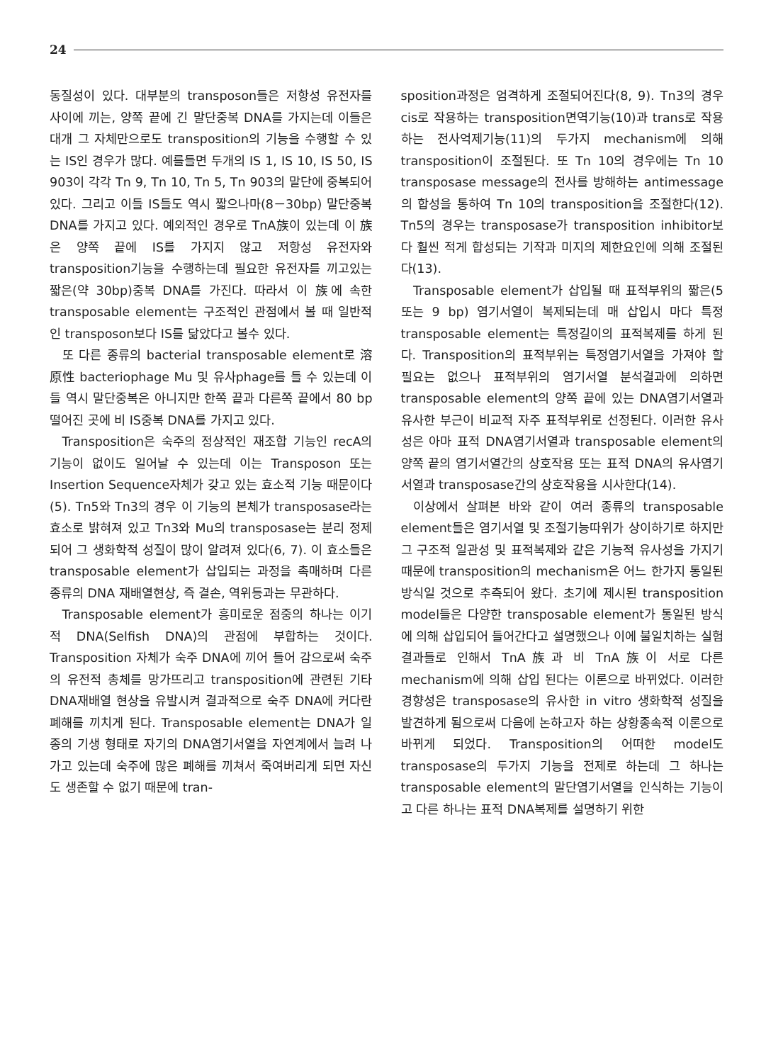24
동질성이 있다. 대부분의 transposon들은 저항성 유전자를 사이에 끼는, 양쪽 끝에 긴 말단중복 DNA를 가지는데 이들은 대개 그 자체만으로도 transposition의 기능을 수행할 수 있는 IS인 경우가 많다. 예를들면 두개의 IS 1, IS 10, IS 50, IS 903이 각각 Tn 9, Tn 10, Tn 5, Tn 903의 말단에 중복되어 있다. 그리고 이들 IS들도 역시 짧으나마(8－30bp) 말단중복DNA를 가지고 있다. 예외적인 경우로 TnA族이 있는데 이 族은 양쪽 끝에 IS를 가지지 않고 저항성 유전자와 transposition기능을 수행하는데 필요한 유전자를 끼고있는 짧은(약 30bp)중복 DNA를 가진다. 따라서 이 族에 속한 transposable element는 구조적인 관점에서 볼 때 일반적인 transposon보다 IS를 닮았다고 볼수 있다.
또 다른 종류의 bacterial transposable element로 溶原性 bacteriophage Mu 및 유사phage를 들 수 있는데 이들 역시 말단중복은 아니지만 한쪽 끝과 다른쪽 끝에서 80 bp 떨어진 곳에 비 IS중복 DNA를 가지고 있다.
Transposition은 숙주의 정상적인 재조합 기능인 recA의 기능이 없이도 일어날 수 있는데 이는 Transposon 또는 Insertion Sequence자체가 갖고 있는 효소적 기능 때문이다(5). Tn5와 Tn3의 경우 이 기능의 본체가 transposase라는 효소로 밝혀져 있고 Tn3와 Mu의 transposase는 분리 정제되어 그 생화학적 성질이 많이 알려져 있다(6, 7). 이 효소들은 transposable element가 삽입되는 과정을 촉매하며 다른 종류의 DNA 재배열현상, 즉 결손, 역위등과는 무관하다.
Transposable element가 흥미로운 점중의 하나는 이기적 DNA(Selfish DNA)의 관점에 부합하는 것이다. Transposition 자체가 숙주 DNA에 끼어 들어 감으로써 숙주의 유전적 총체를 망가뜨리고 transposition에 관련된 기타 DNA재배열 현상을 유발시켜 결과적으로 숙주 DNA에 커다란 폐해를 끼치게 된다. Transposable element는 DNA가 일종의 기생 형태로 자기의 DNA염기서열을 자연계에서 늘려 나가고 있는데 숙주에 많은 폐해를 끼쳐서 죽여버리게 되면 자신도 생존할 수 없기 때문에 tran-
sposition과정은 엄격하게 조절되어진다(8, 9). Tn3의 경우 cis로 작용하는 transposition면역기능(10)과 trans로 작용하는 전사억제기능(11)의 두가지 mechanism에 의해 transposition이 조절된다. 또 Tn 10의 경우에는 Tn 10 transposase message의 전사를 방해하는 antimessage의 합성을 통하여 Tn 10의 transposition을 조절한다(12). Tn5의 경우는 transposase가 transposition inhibitor보다 훨씬 적게 합성되는 기작과 미지의 제한요인에 의해 조절된다(13).
Transposable element가 삽입될 때 표적부위의 짧은(5 또는 9 bp) 염기서열이 복제되는데 매 삽입시 마다 특정 transposable element는 특정길이의 표적복제를 하게 된다. Transposition의 표적부위는 특정염기서열을 가져야 할 필요는 없으나 표적부위의 염기서열 분석결과에 의하면 transposable element의 양쪽 끝에 있는 DNA염기서열과 유사한 부근이 비교적 자주 표적부위로 선정된다. 이러한 유사성은 아마 표적 DNA염기서열과 transposable element의 양쪽 끝의 염기서열간의 상호작용 또는 표적 DNA의 유사염기서열과 transposase간의 상호작용을 시사한다(14).
이상에서 살펴본 바와 같이 여러 종류의 transposable element들은 염기서열 및 조절기능따위가 상이하기로 하지만 그 구조적 일관성 및 표적복제와 같은 기능적 유사성을 가지기 때문에 transposition의 mechanism은 어느 한가지 통일된 방식일 것으로 추측되어 왔다. 초기에 제시된 transposition model들은 다양한 transposable element가 통일된 방식에 의해 삽입되어 들어간다고 설명했으나 이에 불일치하는 실험결과들로 인해서 TnA族과 비 TnA族이 서로 다른 mechanism에 의해 삽입 된다는 이론으로 바뀌었다. 이러한 경향성은 transposase의 유사한 in vitro 생화학적 성질을 발견하게 됨으로써 다음에 논하고자 하는 상황종속적 이론으로 바뀌게 되었다. Transposition의 어떠한 model도 transposase의 두가지 기능을 전제로 하는데 그 하나는 transposable element의 말단염기서열을 인식하는 기능이고 다른 하나는 표적 DNA복제를 설명하기 위한